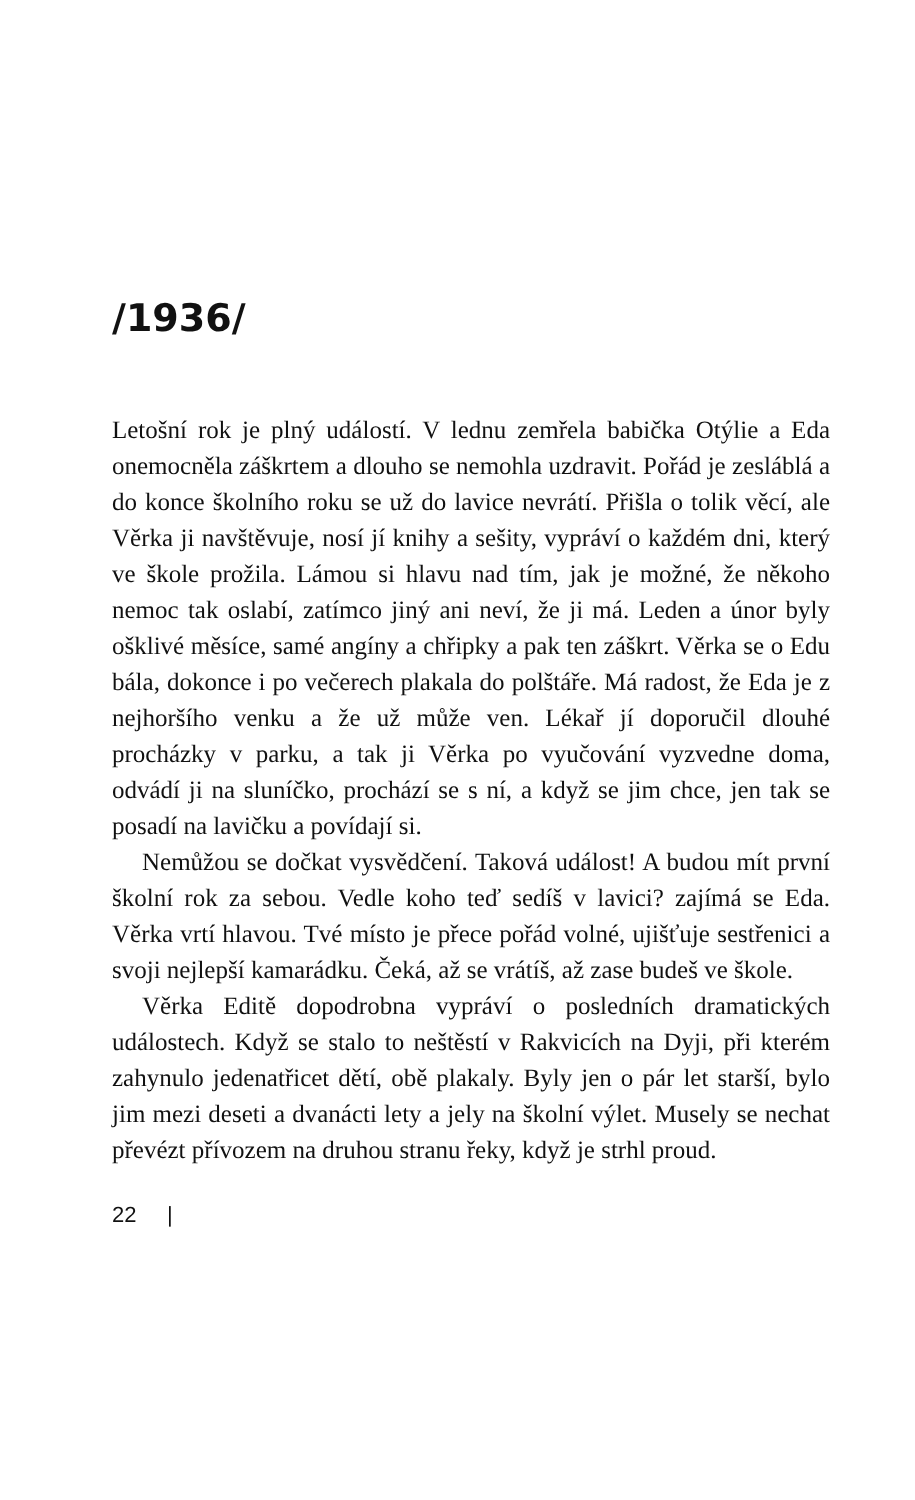/1936/
Letošní rok je plný událostí. V lednu zemřela babička Otýlie a Eda onemocněla záškrtem a dlouho se nemohla uzdravit. Pořád je zesláblá a do konce školního roku se už do lavice nevrátí. Přišla o tolik věcí, ale Věrka ji navštěvuje, nosí jí knihy a sešity, vypráví o každém dni, který ve škole prožila. Lámou si hlavu nad tím, jak je možné, že někoho nemoc tak oslabí, zatímco jiný ani neví, že ji má. Leden a únor byly ošklivé měsíce, samé angíny a chřipky a pak ten záškrt. Věrka se o Edu bála, dokonce i po večerech plakala do polštáře. Má radost, že Eda je z nejhoršího venku a že už může ven. Lékař jí doporučil dlouhé procházky v parku, a tak ji Věrka po vyučování vyzvedne doma, odvádí ji na sluníčko, prochází se s ní, a když se jim chce, jen tak se posadí na lavičku a povídají si.
Nemůžou se dočkat vysvědčení. Taková událost! A budou mít první školní rok za sebou. Vedle koho teď sedíš v lavici? zajímá se Eda. Věrka vrtí hlavou. Tvé místo je přece pořád volné, ujišťuje sestřenici a svoji nejlepší kamarádku. Čeká, až se vrátíš, až zase budeš ve škole.
Věrka Editě dopodrobna vypráví o posledních dramatických událostech. Když se stalo to neštěstí v Rakvicích na Dyji, při kterém zahynulo jedenatřicet dětí, obě plakaly. Byly jen o pár let starší, bylo jim mezi deseti a dvanácti lety a jely na školní výlet. Musely se nechat převézt přívozem na druhou stranu řeky, když je strhl proud.
22 |